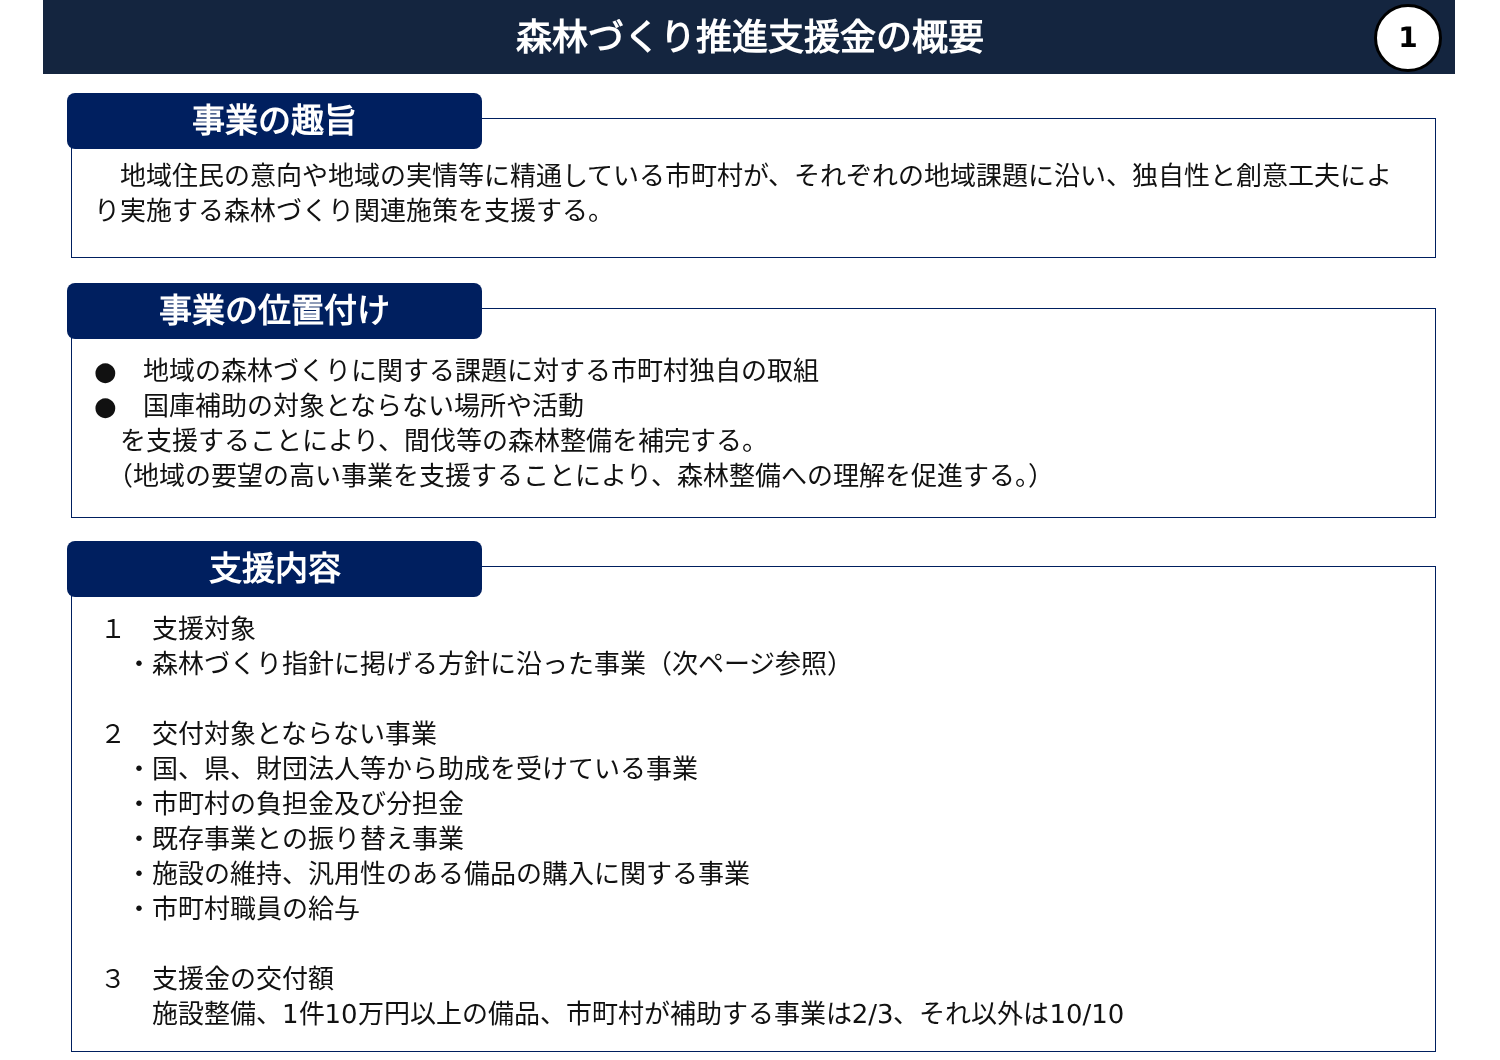森林づくり推進支援金の概要
1
事業の趣旨
　地域住民の意向や地域の実情等に精通している市町村が、それぞれの地域課題に沿い、独自性と創意工夫により実施する森林づくり関連施策を支援する。
事業の位置付け
●　地域の森林づくりに関する課題に対する市町村独自の取組
●　国庫補助の対象とならない場所や活動
　を支援することにより、間伐等の森林整備を補完する。
　（地域の要望の高い事業を支援することにより、森林整備への理解を促進する。）
支援内容
１　支援対象
　・森林づくり指針に掲げる方針に沿った事業（次ページ参照）
２　交付対象とならない事業
　・国、県、財団法人等から助成を受けている事業
　・市町村の負担金及び分担金
　・既存事業との振り替え事業
　・施設の維持、汎用性のある備品の購入に関する事業
　・市町村職員の給与
３　支援金の交付額
　　施設整備、1件10万円以上の備品、市町村が補助する事業は2/3、それ以外は10/10